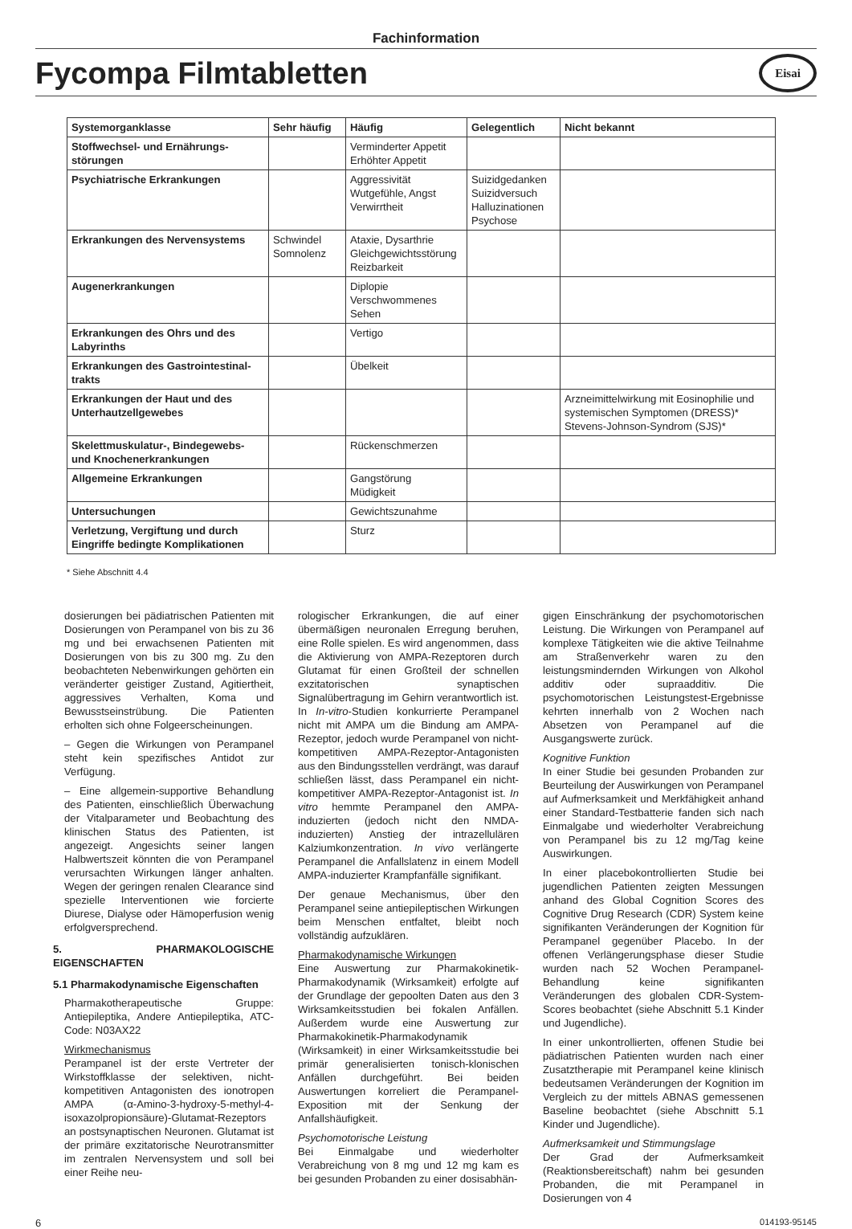Fachinformation
Fycompa Filmtabletten
Eisai
| Systemorganklasse | Sehr häufig | Häufig | Gelegentlich | Nicht bekannt |
| --- | --- | --- | --- | --- |
| Stoffwechsel- und Ernährungs­störungen | | Verminderter Appetit Erhöhter Appetit | | |
| Psychiatrische Erkrankungen | | Aggressivität Wutgefühle, Angst Verwirrtheit | Suizidgedanken Suizidversuch Halluzinationen Psychose | |
| Erkrankungen des Nervensystems | Schwindel Somnolenz | Ataxie, Dysarthrie Gleichgewichtsstörung Reizbarkeit | | |
| Augenerkrankungen | | Diplopie Verschwommenes Sehen | | |
| Erkrankungen des Ohrs und des Labyrinths | | Vertigo | | |
| Erkrankungen des Gastrointestinal­trakts | | Übelkeit | | |
| Erkrankungen der Haut und des Unterhautzellgewebes | | | | Arzneimittelwirkung mit Eosinophilie und systemischen Symptomen (DRESS)* Stevens-Johnson-Syndrom (SJS)* |
| Skelettmuskulatur-, Bindegewebs- und Knochenerkrankungen | | Rückenschmerzen | | |
| Allgemeine Erkrankungen | | Gangstörung Müdigkeit | | |
| Untersuchungen | | Gewichtszunahme | | |
| Verletzung, Vergiftung und durch Eingriffe bedingte Komplikationen | | Sturz | | |
* Siehe Abschnitt 4.4
dosierungen bei pädiatrischen Patienten mit Dosierungen von Perampanel von bis zu 36 mg und bei erwachsenen Patienten mit Dosierungen von bis zu 300 mg. Zu den beobachteten Nebenwirkungen gehörten ein veränderter geistiger Zustand, Agitiertheit, aggressives Verhalten, Koma und Bewusstseinstrübung. Die Patienten erholten sich ohne Folgeerscheinungen.
– Gegen die Wirkungen von Perampanel steht kein spezifisches Antidot zur Verfügung.
– Eine allgemein-supportive Behandlung des Patienten, einschließlich Überwachung der Vitalparameter und Beobachtung des klinischen Status des Patienten, ist angezeigt. Angesichts seiner langen Halbwertszeit könnten die von Perampanel verursachten Wirkungen länger anhalten. Wegen der geringen renalen Clearance sind spezielle Interventionen wie forcierte Diurese, Dialyse oder Hämoperfusion wenig erfolgversprechend.
5. PHARMAKOLOGISCHE EIGENSCHAFTEN
5.1 Pharmakodynamische Eigenschaften
Pharmakotherapeutische Gruppe: Antiepileptika, Andere Antiepileptika, ATC-Code: N03AX22
Wirkmechanismus
Perampanel ist der erste Vertreter der Wirkstoffklasse der selektiven, nicht-kompetitiven Antagonisten des ionotropen AMPA (α-Amino-3-hydroxy-5-methyl-4-isoxazolpropionsäure)-Glutamat-Rezeptors an postsynaptischen Neuronen. Glutamat ist der primäre exzitatorische Neurotransmitter im zentralen Nervensystem und soll bei einer Reihe neu-
rologischer Erkrankungen, die auf einer übermäßigen neuronalen Erregung beruhen, eine Rolle spielen. Es wird angenommen, dass die Aktivierung von AMPA-Rezeptoren durch Glutamat für einen Großteil der schnellen exzitatorischen synaptischen Signalübertragung im Gehirn verantwortlich ist. In In-vitro-Studien konkurrierte Perampanel nicht mit AMPA um die Bindung am AMPA-Rezeptor, jedoch wurde Perampanel von nicht-kompetitiven AMPA-Rezeptor-Antagonisten aus den Bindungsstellen verdrängt, was darauf schließen lässt, dass Perampanel ein nicht-kompetitiver AMPA-Rezeptor-Antagonist ist. In vitro hemmte Perampanel den AMPA-induzierten (jedoch nicht den NMDA-induzierten) Anstieg der intrazellulären Kalziumkonzentration. In vivo verlängerte Perampanel die Anfallslatenz in einem Modell AMPA-induzierter Krampfanfälle signifikant.
Der genaue Mechanismus, über den Perampanel seine antiepileptischen Wirkungen beim Menschen entfaltet, bleibt noch vollständig aufzuklären.
Pharmakodynamische Wirkungen
Eine Auswertung zur Pharmakokinetik-Pharmakodynamik (Wirksamkeit) erfolgte auf der Grundlage der gepoolten Daten aus den 3 Wirksamkeitsstudien bei fokalen Anfällen. Außerdem wurde eine Auswertung zur Pharmakokinetik-Pharmakodynamik (Wirksamkeit) in einer Wirksamkeitsstudie bei primär generalisierten tonisch-klonischen Anfällen durchgeführt. Bei beiden Auswertungen korreliert die Perampanel-Exposition mit der Senkung der Anfallshäufigkeit.
Psychomotorische Leistung
Bei Einmalgabe und wiederholter Verabreichung von 8 mg und 12 mg kam es bei gesunden Probanden zu einer dosisabhän-
gigen Einschränkung der psychomotorischen Leistung. Die Wirkungen von Perampanel auf komplexe Tätigkeiten wie die aktive Teilnahme am Straßenverkehr waren zu den leistungsmindernden Wirkungen von Alkohol additiv oder supraadditiv. Die psychomotorischen Leistungstest-Ergebnisse kehrten innerhalb von 2 Wochen nach Absetzen von Perampanel auf die Ausgangswerte zurück.
Kognitive Funktion
In einer Studie bei gesunden Probanden zur Beurteilung der Auswirkungen von Perampanel auf Aufmerksamkeit und Merkfähigkeit anhand einer Standard-Testbatterie fanden sich nach Einmalgabe und wiederholter Verabreichung von Perampanel bis zu 12 mg/Tag keine Auswirkungen.
In einer placebokontrollierten Studie bei jugendlichen Patienten zeigten Messungen anhand des Global Cognition Scores des Cognitive Drug Research (CDR) System keine signifikanten Veränderungen der Kognition für Perampanel gegenüber Placebo. In der offenen Verlängerungsphase dieser Studie wurden nach 52 Wochen Perampanel-Behandlung keine signifikanten Veränderungen des globalen CDR-System-Scores beobachtet (siehe Abschnitt 5.1 Kinder und Jugendliche).
In einer unkontrollierten, offenen Studie bei pädiatrischen Patienten wurden nach einer Zusatztherapie mit Perampanel keine klinisch bedeutsamen Veränderungen der Kognition im Vergleich zu der mittels ABNAS gemessenen Baseline beobachtet (siehe Abschnitt 5.1 Kinder und Jugendliche).
Aufmerksamkeit und Stimmungslage
Der Grad der Aufmerksamkeit (Reaktionsbereitschaft) nahm bei gesunden Probanden, die mit Perampanel in Dosierungen von 4
6 014193-95145